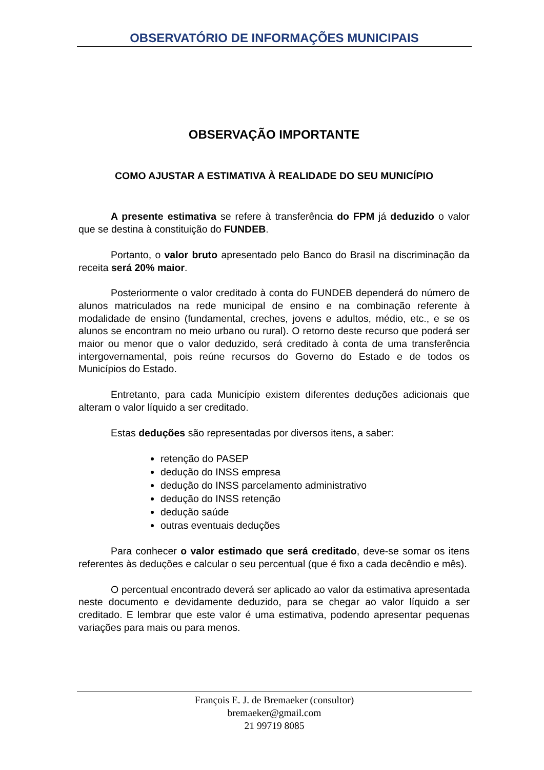OBSERVATÓRIO DE INFORMAÇÕES MUNICIPAIS
OBSERVAÇÃO IMPORTANTE
COMO AJUSTAR A ESTIMATIVA À REALIDADE DO SEU MUNICÍPIO
A presente estimativa se refere à transferência do FPM já deduzido o valor que se destina à constituição do FUNDEB.
Portanto, o valor bruto apresentado pelo Banco do Brasil na discriminação da receita será 20% maior.
Posteriormente o valor creditado à conta do FUNDEB dependerá do número de alunos matriculados na rede municipal de ensino e na combinação referente à modalidade de ensino (fundamental, creches, jovens e adultos, médio, etc., e se os alunos se encontram no meio urbano ou rural). O retorno deste recurso que poderá ser maior ou menor que o valor deduzido, será creditado à conta de uma transferência intergovernamental, pois reúne recursos do Governo do Estado e de todos os Municípios do Estado.
Entretanto, para cada Município existem diferentes deduções adicionais que alteram o valor líquido a ser creditado.
Estas deduções são representadas por diversos itens, a saber:
retenção do PASEP
dedução do INSS empresa
dedução do INSS parcelamento administrativo
dedução do INSS retenção
dedução saúde
outras eventuais deduções
Para conhecer o valor estimado que será creditado, deve-se somar os itens referentes às deduções e calcular o seu percentual (que é fixo a cada decêndio e mês).
O percentual encontrado deverá ser aplicado ao valor da estimativa apresentada neste documento e devidamente deduzido, para se chegar ao valor líquido a ser creditado. E lembrar que este valor é uma estimativa, podendo apresentar pequenas variações para mais ou para menos.
François E. J. de Bremaeker (consultor)
bremaeker@gmail.com
21 99719 8085